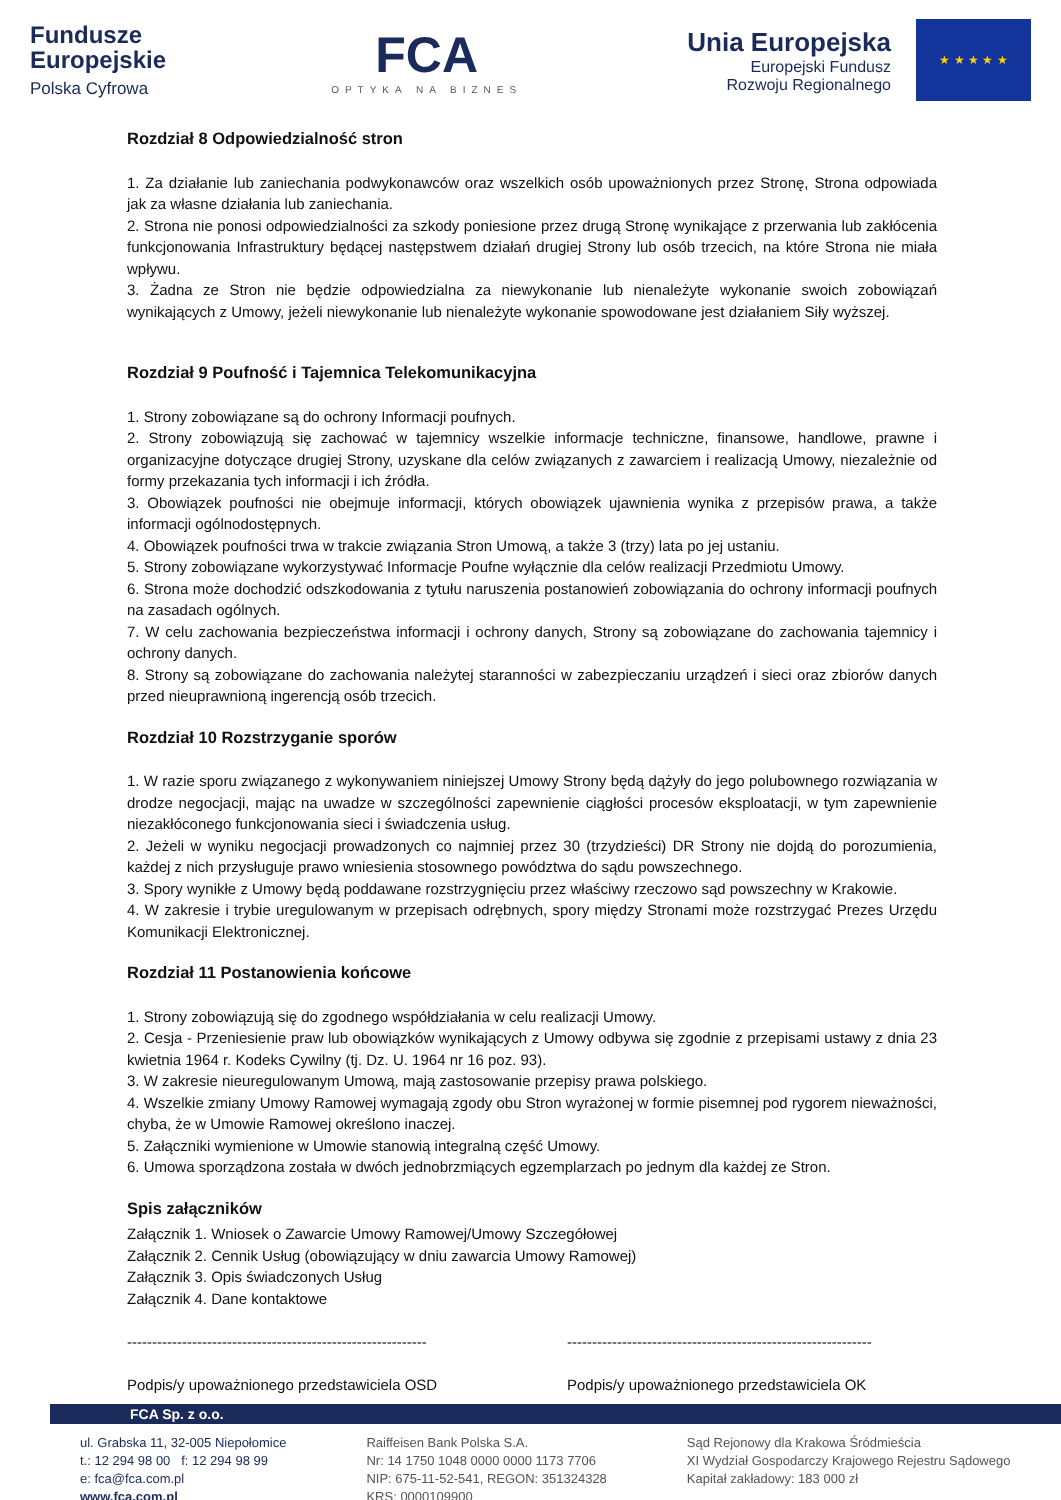Fundusze
Europejskie
Polska Cyfrowa
FCA
OPTYKA NA BIZNES
Unia Europejska
Europejski Fundusz
Rozwoju Regionalnego
★ ★ ★ ★ ★
Rozdział 8 Odpowiedzialność stron
1. Za działanie lub zaniechania podwykonawców oraz wszelkich osób upoważnionych przez Stronę, Strona odpowiada jak za własne działania lub zaniechania.
2. Strona nie ponosi odpowiedzialności za szkody poniesione przez drugą Stronę wynikające z przerwania lub zakłócenia funkcjonowania Infrastruktury będącej następstwem działań drugiej Strony lub osób trzecich, na które Strona nie miała wpływu.
3. Żadna ze Stron nie będzie odpowiedzialna za niewykonanie lub nienależyte wykonanie swoich zobowiązań wynikających z Umowy, jeżeli niewykonanie lub nienależyte wykonanie spowodowane jest działaniem Siły wyższej.
Rozdział 9 Poufność i Tajemnica Telekomunikacyjna
1. Strony zobowiązane są do ochrony Informacji poufnych.
2. Strony zobowiązują się zachować w tajemnicy wszelkie informacje techniczne, finansowe, handlowe, prawne i organizacyjne dotyczące drugiej Strony, uzyskane dla celów związanych z zawarciem i realizacją Umowy, niezależnie od formy przekazania tych informacji i ich źródła.
3. Obowiązek poufności nie obejmuje informacji, których obowiązek ujawnienia wynika z przepisów prawa, a także informacji ogólnodostępnych.
4. Obowiązek poufności trwa w trakcie związania Stron Umową, a także 3 (trzy) lata po jej ustaniu.
5. Strony zobowiązane wykorzystywać Informacje Poufne wyłącznie dla celów realizacji Przedmiotu Umowy.
6. Strona może dochodzić odszkodowania z tytułu naruszenia postanowień zobowiązania do ochrony informacji poufnych na zasadach ogólnych.
7. W celu zachowania bezpieczeństwa informacji i ochrony danych, Strony są zobowiązane do zachowania tajemnicy i ochrony danych.
8. Strony są zobowiązane do zachowania należytej staranności w zabezpieczaniu urządzeń i sieci oraz zbiorów danych przed nieuprawnioną ingerencją osób trzecich.
Rozdział 10 Rozstrzyganie sporów
1. W razie sporu związanego z wykonywaniem niniejszej Umowy Strony będą dążyły do jego polubownego rozwiązania w drodze negocjacji, mając na uwadze w szczególności zapewnienie ciągłości procesów eksploatacji, w tym zapewnienie niezakłóconego funkcjonowania sieci i świadczenia usług.
2. Jeżeli w wyniku negocjacji prowadzonych co najmniej przez 30 (trzydzieści) DR Strony nie dojdą do porozumienia, każdej z nich przysługuje prawo wniesienia stosownego powództwa do sądu powszechnego.
3. Spory wynikłe z Umowy będą poddawane rozstrzygnięciu przez właściwy rzeczowo sąd powszechny w Krakowie.
4. W zakresie i trybie uregulowanym w przepisach odrębnych, spory między Stronami może rozstrzygać Prezes Urzędu Komunikacji Elektronicznej.
Rozdział 11 Postanowienia końcowe
1. Strony zobowiązują się do zgodnego współdziałania w celu realizacji Umowy.
2. Cesja - Przeniesienie praw lub obowiązków wynikających z Umowy odbywa się zgodnie z przepisami ustawy z dnia 23 kwietnia 1964 r. Kodeks Cywilny (tj. Dz. U. 1964 nr 16 poz. 93).
3. W zakresie nieuregulowanym Umową, mają zastosowanie przepisy prawa polskiego.
4. Wszelkie zmiany Umowy Ramowej wymagają zgody obu Stron wyrażonej w formie pisemnej pod rygorem nieważności, chyba, że w Umowie Ramowej określono inaczej.
5. Załączniki wymienione w Umowie stanowią integralną część Umowy.
6. Umowa sporządzona została w dwóch jednobrzmiących egzemplarzach po jednym dla każdej ze Stron.
Spis załączników
Załącznik 1. Wniosek o Zawarcie Umowy Ramowej/Umowy Szczegółowej
Załącznik 2. Cennik Usług (obowiązujący w dniu zawarcia Umowy Ramowej)
Załącznik 3. Opis świadczonych Usług
Załącznik 4. Dane kontaktowe
------------------------------------------------------------
Podpis/y upoważnionego przedstawiciela OSD
-------------------------------------------------------------
Podpis/y upoważnionego przedstawiciela OK
FCA Sp. z o.o.
ul. Grabska 11, 32-005 Niepołomice
t.: 12 294 98 00 f: 12 294 98 99
e: fca@fca.com.pl
www.fca.com.pl
Raiffeisen Bank Polska S.A.
Nr: 14 1750 1048 0000 0000 1173 7706
NIP: 675-11-52-541, REGON: 351324328
KRS: 0000109900
Sąd Rejonowy dla Krakowa Śródmieścia
XI Wydział Gospodarczy Krajowego Rejestru Sądowego
Kapitał zakładowy: 183 000 zł